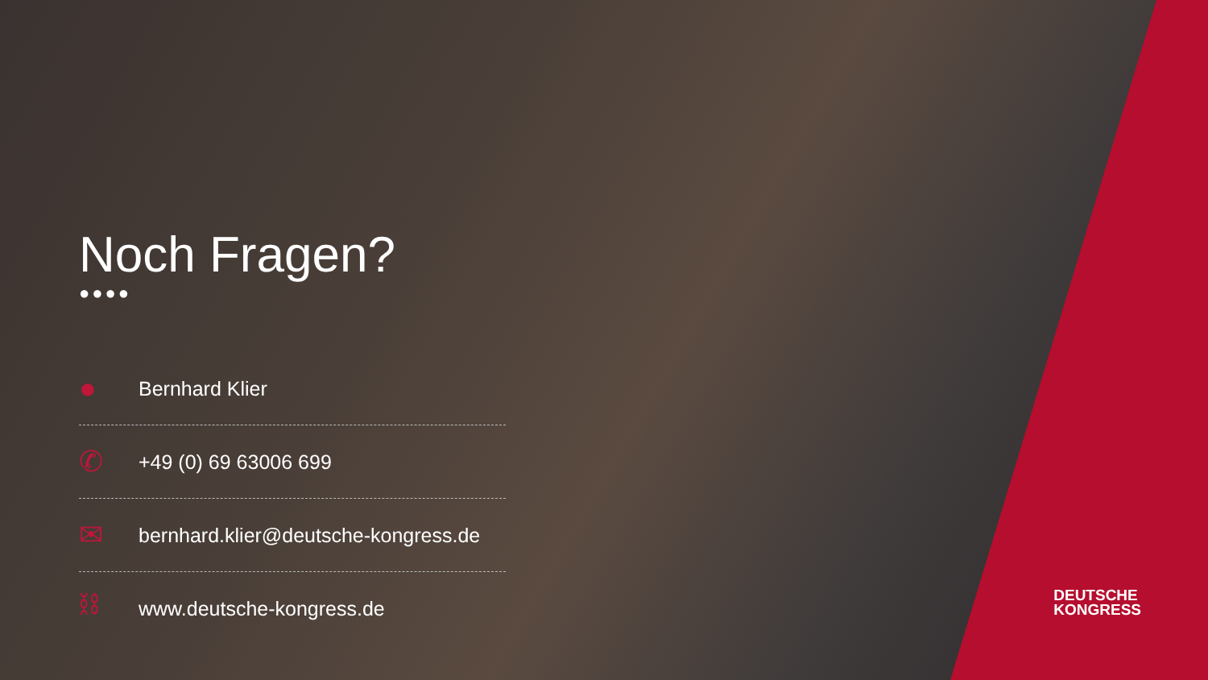Noch Fragen?
●●●●
● Bernhard Klier
✆ +49 (0) 69 63006 699
✉ bernhard.klier@deutsche-kongress.de
⛓ www.deutsche-kongress.de
DEUTSCHE
KONGRESS